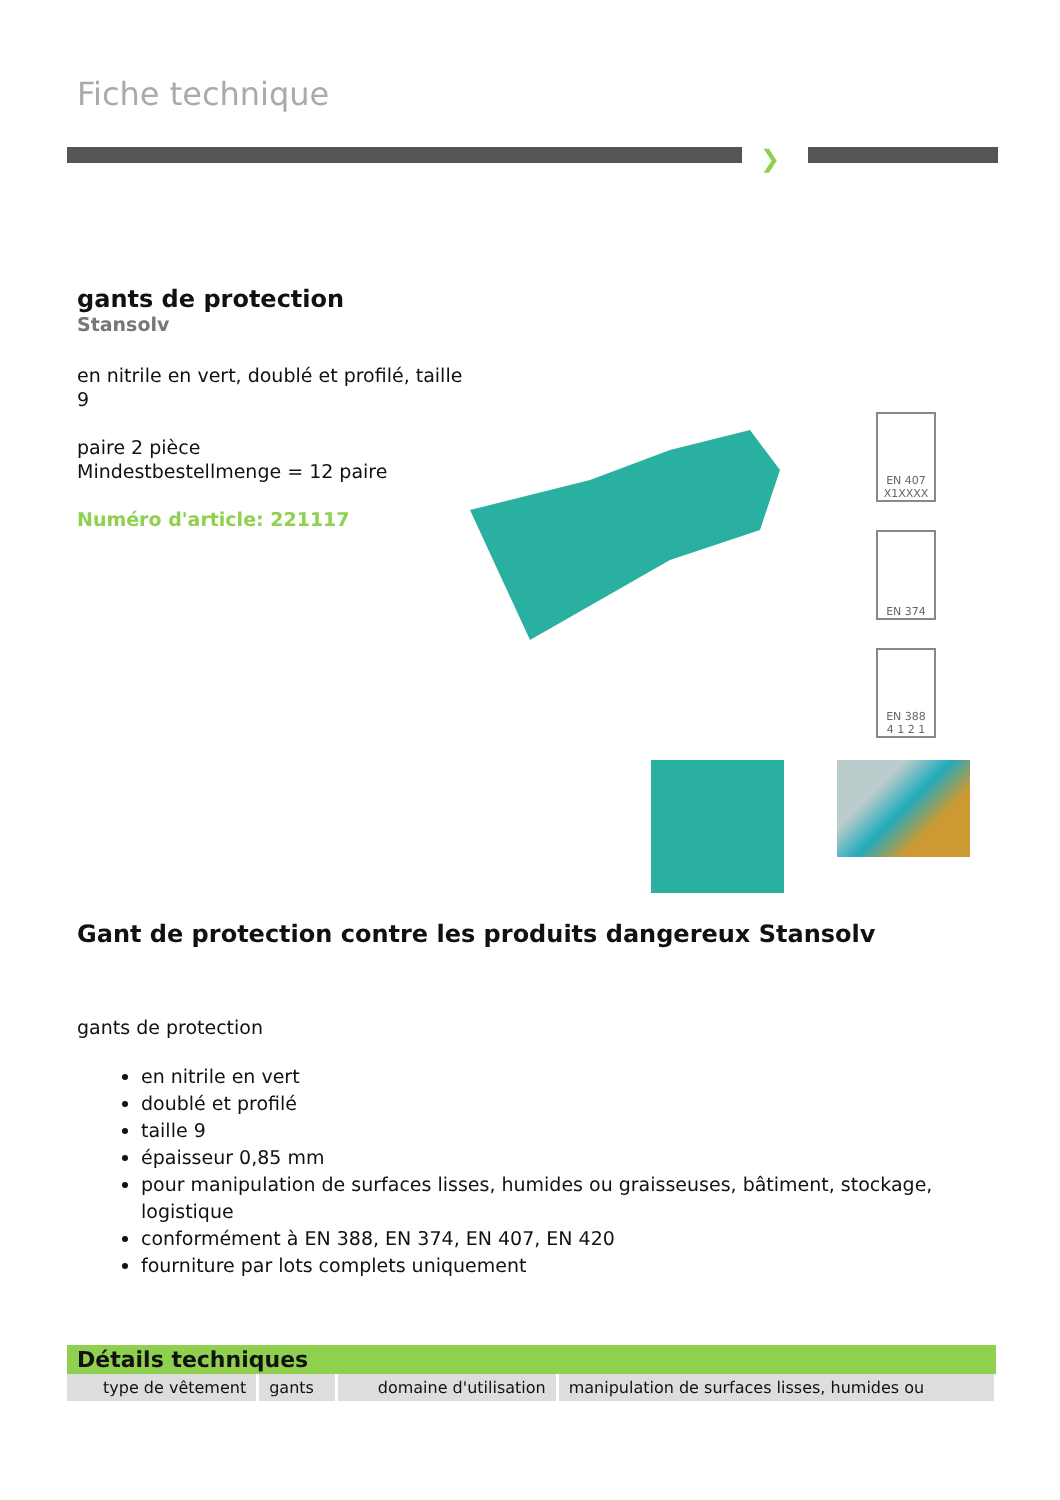Fiche technique
❯
gants de protection
Stansolv
en nitrile en vert, doublé et profilé, taille 9
paire 2 pièce
Mindestbestellmenge = 12 paire
Numéro d'article: 221117
EN 407
X1XXXX
EN 374
EN 388
4 1 2 1
Gant de protection contre les produits dangereux Stansolv
gants de protection
en nitrile en vert
doublé et profilé
taille 9
épaisseur 0,85 mm
pour manipulation de surfaces lisses, humides ou graisseuses, bâtiment, stockage, logistique
conformément à EN 388, EN 374, EN 407, EN 420
fourniture par lots complets uniquement
| Détails techniques | | | |
| --- | --- | --- | --- |
| type de vêtement | gants | domaine d'utilisation | manipulation de surfaces lisses, humides ou |